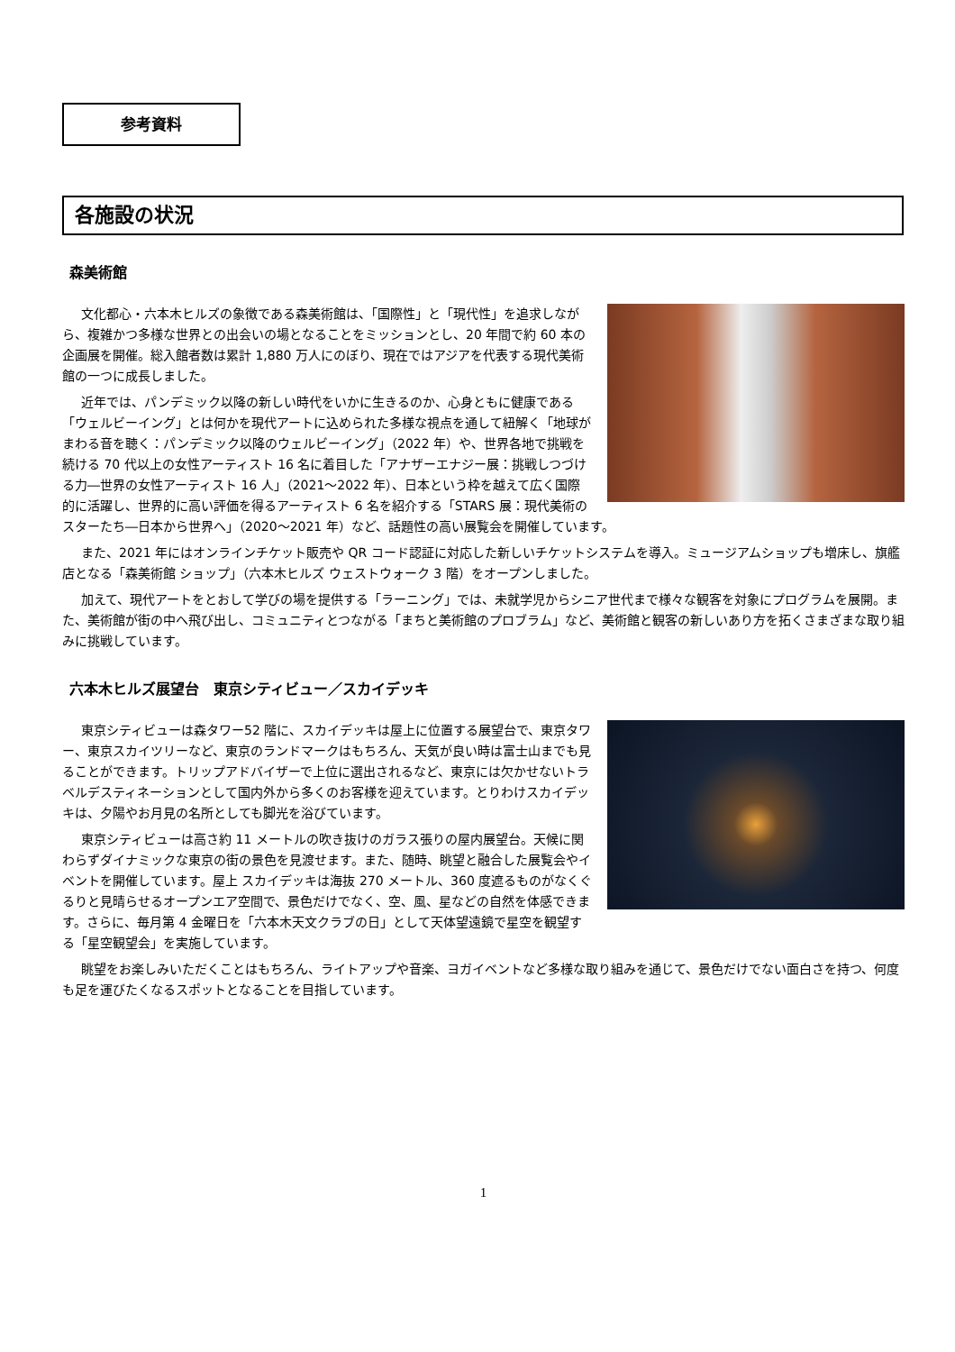参考資料
各施設の状況
森美術館
文化都心・六本木ヒルズの象徴である森美術館は、「国際性」と「現代性」を追求しながら、複雑かつ多様な世界との出会いの場となることをミッションとし、20 年間で約 60 本の企画展を開催。総入館者数は累計 1,880 万人にのぼり、現在ではアジアを代表する現代美術館の一つに成長しました。
近年では、パンデミック以降の新しい時代をいかに生きるのか、心身ともに健康である「ウェルビーイング」とは何かを現代アートに込められた多様な視点を通して紐解く「地球がまわる音を聴く：パンデミック以降のウェルビーイング」（2022 年）や、世界各地で挑戦を続ける 70 代以上の女性アーティスト 16 名に着目した「アナザーエナジー展：挑戦しつづける力―世界の女性アーティスト 16 人」（2021～2022 年）、日本という枠を越えて広く国際的に活躍し、世界的に高い評価を得るアーティスト 6 名を紹介する「STARS 展：現代美術のスターたち―日本から世界へ」（2020～2021 年）など、話題性の高い展覧会を開催しています。
また、2021 年にはオンラインチケット販売や QR コード認証に対応した新しいチケットシステムを導入。ミュージアムショップも増床し、旗艦店となる「森美術館 ショップ」（六本木ヒルズ ウェストウォーク 3 階）をオープンしました。
加えて、現代アートをとおして学びの場を提供する「ラーニング」では、未就学児からシニア世代まで様々な観客を対象にプログラムを展開。また、美術館が街の中へ飛び出し、コミュニティとつながる「まちと美術館のプロブラム」など、美術館と観客の新しいあり方を拓くさまざまな取り組みに挑戦しています。
六本木ヒルズ展望台　東京シティビュー／スカイデッキ
東京シティビューは森タワー52 階に、スカイデッキは屋上に位置する展望台で、東京タワー、東京スカイツリーなど、東京のランドマークはもちろん、天気が良い時は富士山までも見ることができます。トリップアドバイザーで上位に選出されるなど、東京には欠かせないトラベルデスティネーションとして国内外から多くのお客様を迎えています。とりわけスカイデッキは、夕陽やお月見の名所としても脚光を浴びています。
東京シティビューは高さ約 11 メートルの吹き抜けのガラス張りの屋内展望台。天候に関わらずダイナミックな東京の街の景色を見渡せます。また、随時、眺望と融合した展覧会やイベントを開催しています。屋上 スカイデッキは海抜 270 メートル、360 度遮るものがなくぐるりと見晴らせるオープンエア空間で、景色だけでなく、空、風、星などの自然を体感できます。さらに、毎月第 4 金曜日を「六本木天文クラブの日」として天体望遠鏡で星空を観望する「星空観望会」を実施しています。
眺望をお楽しみいただくことはもちろん、ライトアップや音楽、ヨガイベントなど多様な取り組みを通じて、景色だけでない面白さを持つ、何度も足を運びたくなるスポットとなることを目指しています。
1